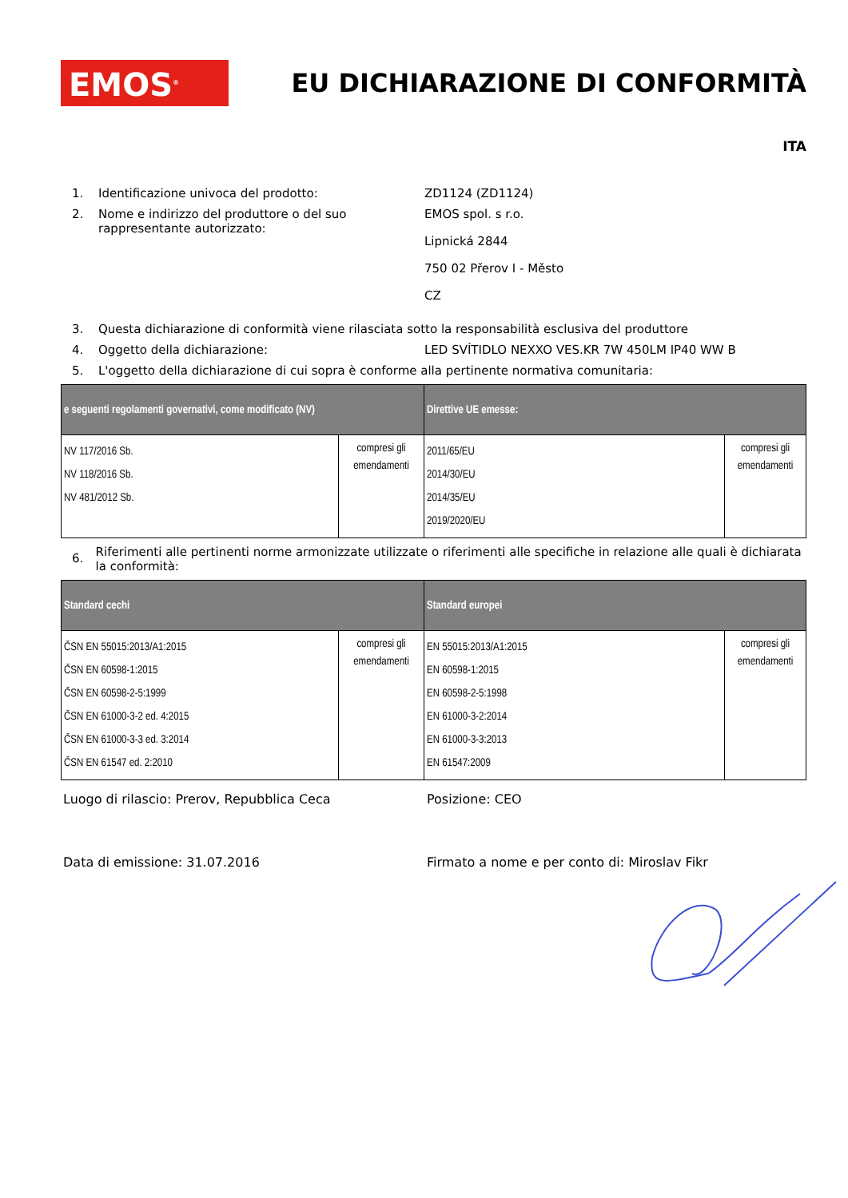EMOS<sup>®</sup>
EU DICHIARAZIONE DI CONFORMITÀ
ITA
1. Identificazione univoca del prodotto: ZD1124 (ZD1124)
2. Nome e indirizzo del produttore o del suo rappresentante autorizzato:
EMOS spol. s r.o.
Lipnická 2844
750 02 Přerov I - Město
CZ
3. Questa dichiarazione di conformità viene rilasciata sotto la responsabilità esclusiva del produttore
4. Oggetto della dichiarazione: LED SVÍTIDLO NEXXO VES.KR 7W 450LM IP40 WW B
5. L'oggetto della dichiarazione di cui sopra è conforme alla pertinente normativa comunitaria:
| e seguenti regolamenti governativi, come modificato (NV) | | Direttive UE emesse: | |
| --- | --- | --- | --- |
| NV 117/2016 Sb. NV 118/2016 Sb. NV 481/2012 Sb. | compresi gli emendamenti | 2011/65/EU 2014/30/EU 2014/35/EU 2019/2020/EU | compresi gli emendamenti |
6.
Riferimenti alle pertinenti norme armonizzate utilizzate o riferimenti alle specifiche in relazione alle quali è dichiarata la conformità:
| Standard cechi | | Standard europei | |
| --- | --- | --- | --- |
| ČSN EN 55015:2013/A1:2015 ČSN EN 60598-1:2015 ČSN EN 60598-2-5:1999 ČSN EN 61000-3-2 ed. 4:2015 ČSN EN 61000-3-3 ed. 3:2014 ČSN EN 61547 ed. 2:2010 | compresi gli emendamenti | EN 55015:2013/A1:2015 EN 60598-1:2015 EN 60598-2-5:1998 EN 61000-3-2:2014 EN 61000-3-3:2013 EN 61547:2009 | compresi gli emendamenti |
Luogo di rilascio: Prerov, Repubblica Ceca Posizione: CEO
Data di emissione: 31.07.2016 Firmato a nome e per conto di: Miroslav Fikr